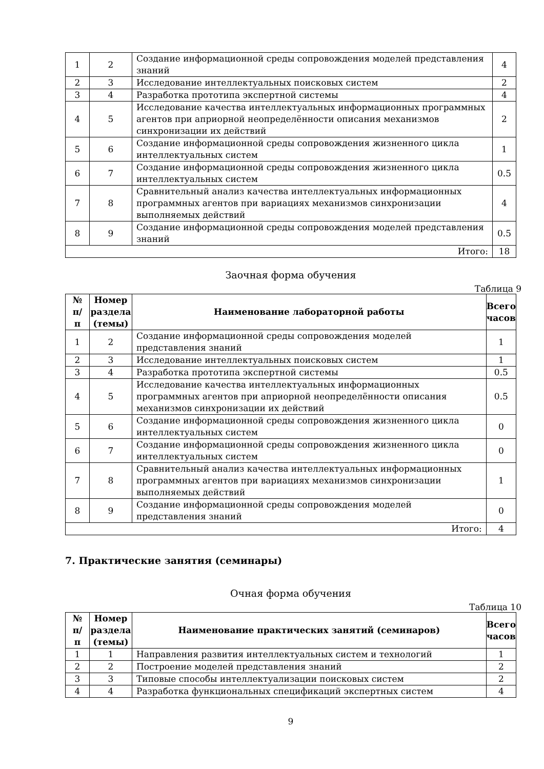| 1 | 2 | Создание информационной среды сопровождения моделей представления знаний | 4 |
| 2 | 3 | Исследование интеллектуальных поисковых систем | 2 |
| 3 | 4 | Разработка прототипа экспертной системы | 4 |
| 4 | 5 | Исследование качества интеллектуальных информационных программных агентов при априорной неопределённости описания механизмов синхронизации их действий | 2 |
| 5 | 6 | Создание информационной среды сопровождения жизненного цикла интеллектуальных систем | 1 |
| 6 | 7 | Создание информационной среды сопровождения жизненного цикла интеллектуальных систем | 0.5 |
| 7 | 8 | Сравнительный анализ качества интеллектуальных информационных программных агентов при вариациях механизмов синхронизации выполняемых действий | 4 |
| 8 | 9 | Создание информационной среды сопровождения моделей представления знаний | 0.5 |
| Итого: | | | 18 |
Заочная форма обучения
Таблица 9
| № п/п | Номер раздела (темы) | Наименование лабораторной работы | Всего часов |
| --- | --- | --- | --- |
| 1 | 2 | Создание информационной среды сопровождения моделей представления знаний | 1 |
| 2 | 3 | Исследование интеллектуальных поисковых систем | 1 |
| 3 | 4 | Разработка прототипа экспертной системы | 0.5 |
| 4 | 5 | Исследование качества интеллектуальных информационных программных агентов при априорной неопределённости описания механизмов синхронизации их действий | 0.5 |
| 5 | 6 | Создание информационной среды сопровождения жизненного цикла интеллектуальных систем | 0 |
| 6 | 7 | Создание информационной среды сопровождения жизненного цикла интеллектуальных систем | 0 |
| 7 | 8 | Сравнительный анализ качества интеллектуальных информационных программных агентов при вариациях механизмов синхронизации выполняемых действий | 1 |
| 8 | 9 | Создание информационной среды сопровождения моделей представления знаний | 0 |
| Итого: | | | 4 |
7. Практические занятия (семинары)
Очная форма обучения
Таблица 10
| № п/п | Номер раздела (темы) | Наименование практических занятий (семинаров) | Всего часов |
| --- | --- | --- | --- |
| 1 | 1 | Направления развития интеллектуальных систем и технологий | 1 |
| 2 | 2 | Построение моделей представления знаний | 2 |
| 3 | 3 | Типовые способы интеллектуализации поисковых систем | 2 |
| 4 | 4 | Разработка функциональных спецификаций экспертных систем | 4 |
9